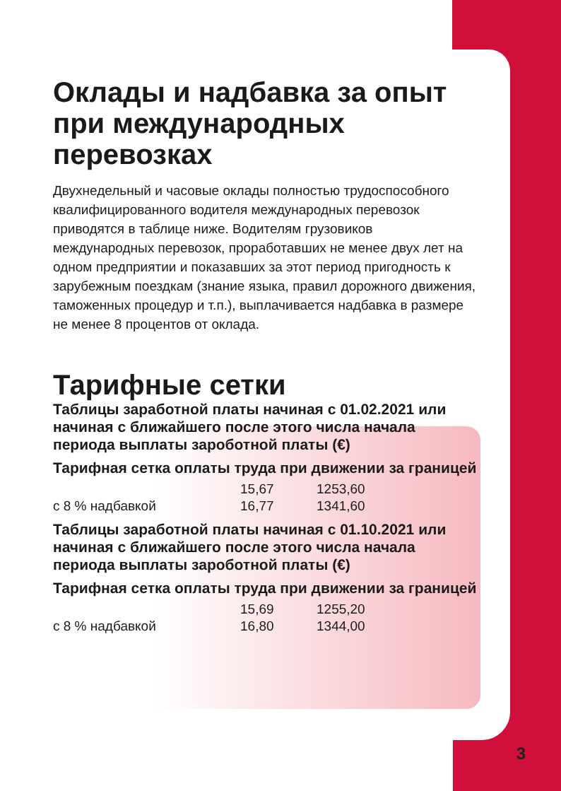Оклады и надбавка за опыт при международных перевозках
Двухнедельный и часовые оклады полностью трудоспо­собного квалифицированного водителя международных перевозок приводятся в таблице ниже. Водителям гру­зовиков международных перевозок, проработавших не менее двух лет на одном предприятии и показавших за этот период пригодность к зарубежным поездкам (зна­ние языка, правил дорожного движения, таможенных процедур и т.п.), выплачивается надбавка в размере не менее 8 процентов от оклада.
Тарифные сетки
Таблицы заработной платы начиная с 01.02.2021 или начиная с ближайшего после этого числа начала периода выплаты зароботной платы (€)
Тарифная сетка оплаты труда при движении за границей
| | 15,67 | 1253,60 |
| с 8 % надбавкой | 16,77 | 1341,60 |
Таблицы заработной платы начиная с 01.10.2021 или начиная с ближайшего после этого числа начала периода выплаты зароботной платы (€)
Тарифная сетка оплаты труда при движении за границей
| | 15,69 | 1255,20 |
| с 8 % надбавкой | 16,80 | 1344,00 |
3